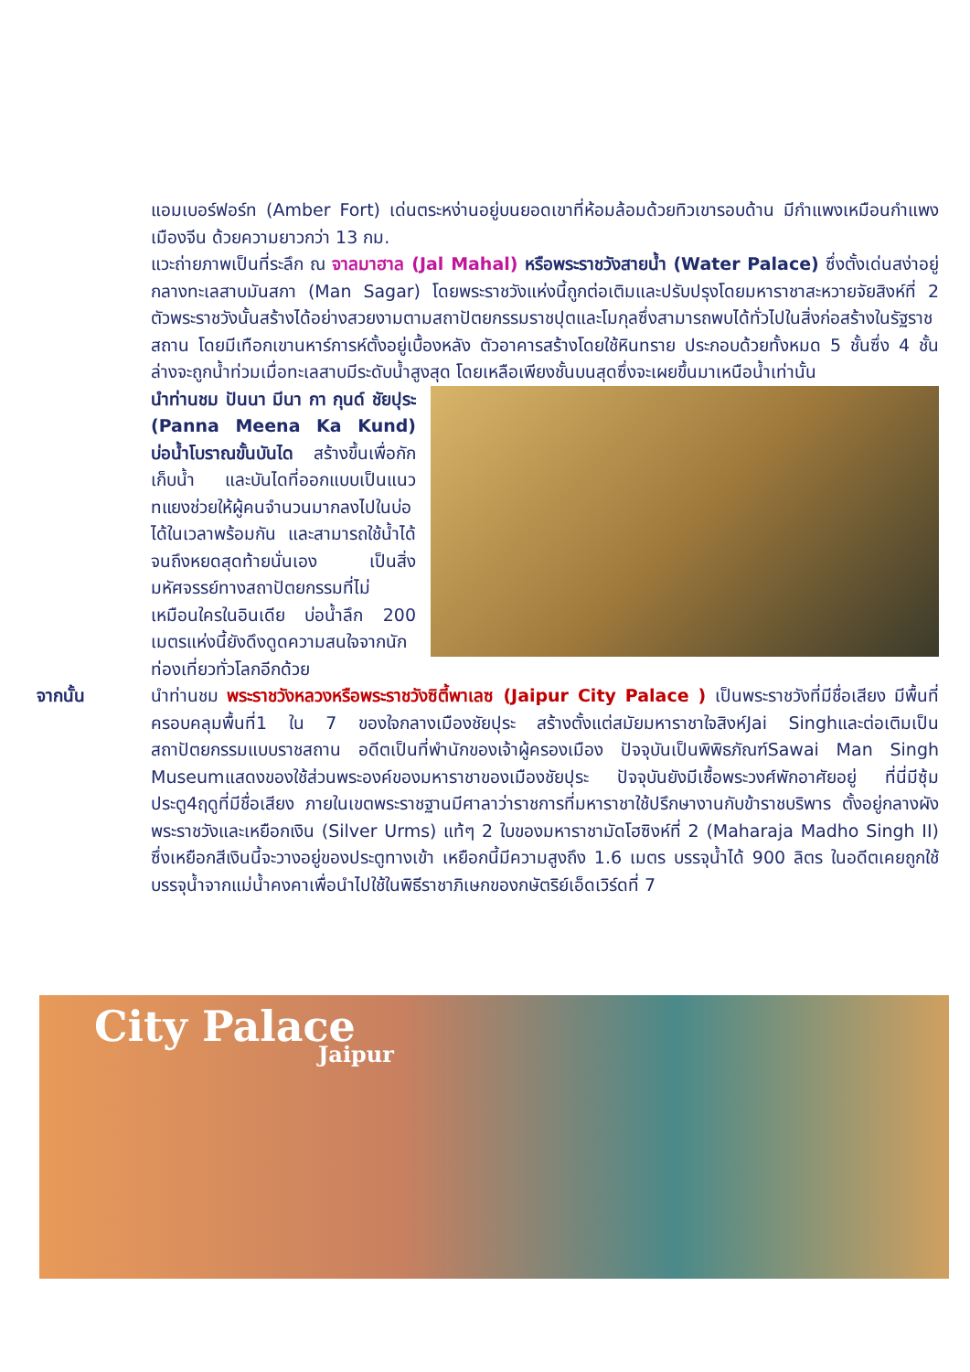แอมเบอร์ฟอร์ท (Amber Fort) เด่นตระหง่านอยู่บนยอดเขาที่ห้อมล้อมด้วยทิวเขารอบด้าน มีกำแพงเหมือนกำแพงเมืองจีน ด้วยความยาวกว่า 13 กม.
แวะถ่ายภาพเป็นที่ระลึก ณ จาลมาฮาล (Jal Mahal) หรือพระราชวังสายน้ำ (Water Palace) ซึ่งตั้งเด่นสง่าอยู่กลางทะเลสาบมันสกา (Man Sagar) โดยพระราชวังแห่งนี้ถูกต่อเติมและปรับปรุงโดยมหาราชาสะหวายจัยสิงห์ที่ 2 ตัวพระราชวังนั้นสร้างได้อย่างสวยงามตามสถาปัตยกรรมราชปุตและโมกุลซึ่งสามารถพบได้ทั่วไปในสิ่งก่อสร้างในรัฐราชสถาน โดยมีเทือกเขานหาร์การห์ตั้งอยู่เบื้องหลัง ตัวอาคารสร้างโดยใช้หินทราย ประกอบด้วยทั้งหมด 5 ชั้นซึ่ง 4 ชั้นล่างจะถูกน้ำท่วมเมื่อทะเลสาบมีระดับน้ำสูงสุด โดยเหลือเพียงชั้นบนสุดซึ่งจะเผยขึ้นมาเหนือน้ำเท่านั้น
นำท่านชม ปันนา มีนา กา กุนด์ ชัยปุระ (Panna Meena Ka Kund) บ่อน้ำโบราณขั้นบันได สร้างขึ้นเพื่อกักเก็บน้ำ และบันไดที่ออกแบบเป็นแนวทแยงช่วยให้ผู้คนจำนวนมากลงไปในบ่อได้ในเวลาพร้อมกัน และสามารถใช้น้ำได้จนถึงหยดสุดท้ายนั่นเอง เป็นสิ่งมหัศจรรย์ทางสถาปัตยกรรมที่ไม่เหมือนใครในอินเดีย บ่อน้ำลึก 200 เมตรแห่งนี้ยังดึงดูดความสนใจจากนักท่องเที่ยวทั่วโลกอีกด้วย
จากนั้น นำท่านชม พระราชวังหลวงหรือพระราชวังซิตี้พาเลซ (Jaipur City Palace ) เป็นพระราชวังที่มีชื่อเสียง มีพื้นที่ครอบคลุมพื้นที่1 ใน 7 ของใจกลางเมืองชัยปุระ สร้างตั้งแต่สมัยมหาราชาใจสิงห์Jai Singhและต่อเติมเป็นสถาปัตยกรรมแบบราชสถาน อดีตเป็นที่พำนักของเจ้าผู้ครองเมือง ปัจจุบันเป็นพิพิธภัณฑ์Sawai Man Singh Museumแสดงของใช้ส่วนพระองค์ของมหาราชาของเมืองชัยปุระ ปัจจุบันยังมีเชื้อพระวงศ์พักอาศัยอยู่ ที่นี่มีซุ้มประตู4ฤดูที่มีชื่อเสียง ภายในเขตพระราชฐานมีศาลาว่าราชการที่มหาราชาใช้ปรึกษางานกับข้าราชบริพาร ตั้งอยู่กลางผังพระราชวังและเหยือกเงิน (Silver Urms) แท้ๆ 2 ใบของมหาราชามัดโฮซิงห์ที่ 2 (Maharaja Madho Singh II) ซึ่งเหยือกสีเงินนี้จะวางอยู่ของประตูทางเข้า เหยือกนี้มีความสูงถึง 1.6 เมตร บรรจุน้ำได้ 900 ลิตร ในอดีตเคยถูกใช้บรรจุน้ำจากแม่น้ำคงคาเพื่อนำไปใช้ในพิธีราชาภิเษกของกษัตริย์เอ็ดเวิร์ดที่ 7
City Palace
Jaipur